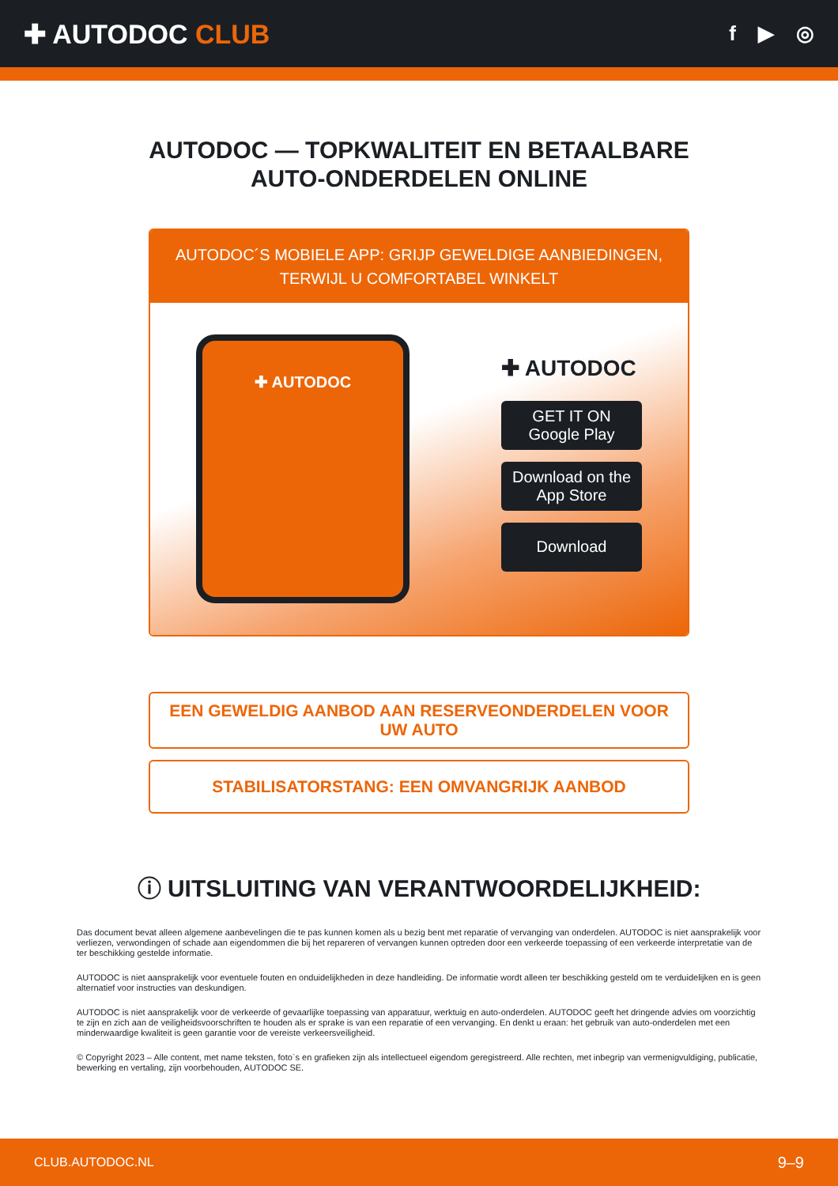✚ AUTODOC CLUB
f ▶ ◎
AUTODOC — TOPKWALITEIT EN BETAALBARE AUTO-ONDERDELEN ONLINE
AUTODOC´S MOBIELE APP: GRIJP GEWELDIGE AANBIEDINGEN, TERWIJL U COMFORTABEL WINKELT
✚ AUTODOC
✚ AUTODOC
GET IT ON
Google Play
Download on the
App Store
Download
EEN GEWELDIG AANBOD AAN RESERVEONDERDELEN VOOR UW AUTO
STABILISATORSTANG: EEN OMVANGRIJK AANBOD
ⓘ UITSLUITING VAN VERANTWOORDELIJKHEID:
Das document bevat alleen algemene aanbevelingen die te pas kunnen komen als u bezig bent met reparatie of vervanging van onderdelen. AUTODOC is niet aansprakelijk voor verliezen, verwondingen of schade aan eigendommen die bij het repareren of vervangen kunnen optreden door een verkeerde toepassing of een verkeerde interpretatie van de ter beschikking gestelde informatie.
AUTODOC is niet aansprakelijk voor eventuele fouten en onduidelijkheden in deze handleiding. De informatie wordt alleen ter beschikking gesteld om te verduidelijken en is geen alternatief voor instructies van deskundigen.
AUTODOC is niet aansprakelijk voor de verkeerde of gevaarlijke toepassing van apparatuur, werktuig en auto-onderdelen. AUTODOC geeft het dringende advies om voorzichtig te zijn en zich aan de veiligheidsvoorschriften te houden als er sprake is van een reparatie of een vervanging. En denkt u eraan: het gebruik van auto-onderdelen met een minderwaardige kwaliteit is geen garantie voor de vereiste verkeersveiligheid.
© Copyright 2023 – Alle content, met name teksten, foto`s en grafieken zijn als intellectueel eigendom geregistreerd. Alle rechten, met inbegrip van vermenigvuldiging, publicatie, bewerking en vertaling, zijn voorbehouden, AUTODOC SE.
CLUB.AUTODOC.NL 9–9